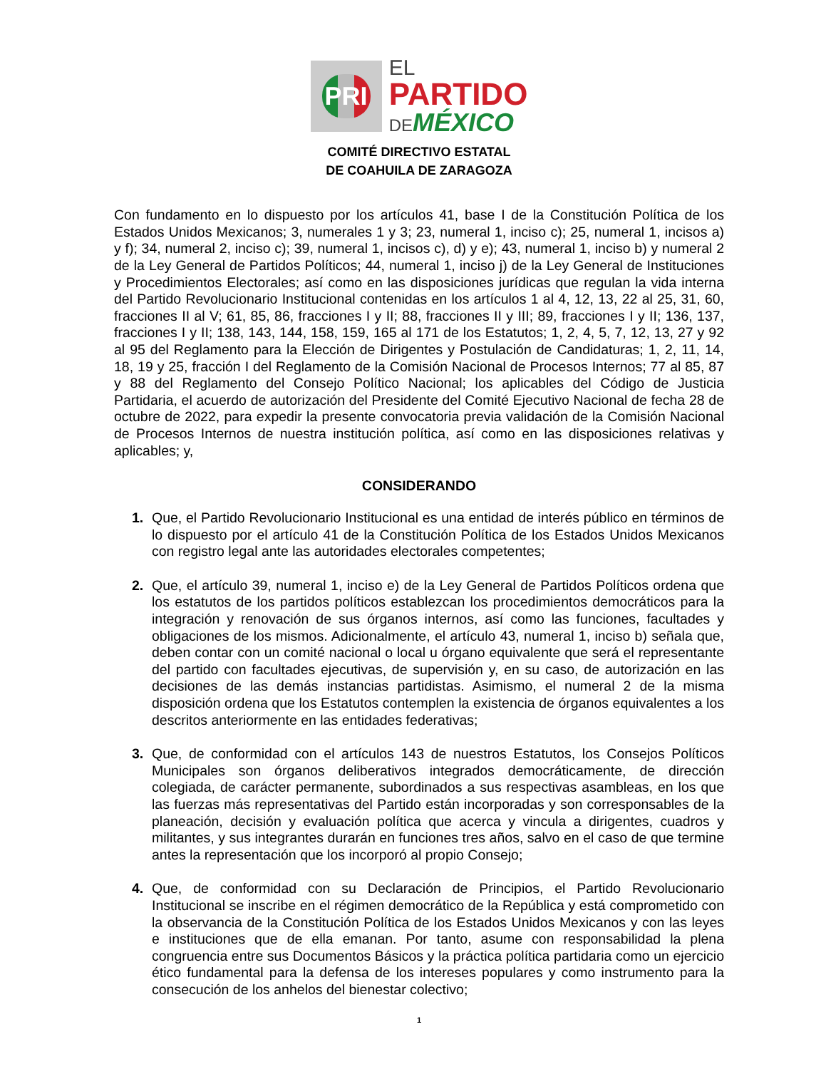PRI
EL
PARTIDO
DE MÉXICO
COMITÉ DIRECTIVO ESTATAL
DE COAHUILA DE ZARAGOZA
Con fundamento en lo dispuesto por los artículos 41, base I de la Constitución Política de los Estados Unidos Mexicanos; 3, numerales 1 y 3; 23, numeral 1, inciso c); 25, numeral 1, incisos a) y f); 34, numeral 2, inciso c); 39, numeral 1, incisos c), d) y e); 43, numeral 1, inciso b) y numeral 2 de la Ley General de Partidos Políticos; 44, numeral 1, inciso j) de la Ley General de Instituciones y Procedimientos Electorales; así como en las disposiciones jurídicas que regulan la vida interna del Partido Revolucionario Institucional contenidas en los artículos 1 al 4, 12, 13, 22 al 25, 31, 60, fracciones II al V; 61, 85, 86, fracciones I y II; 88, fracciones II y III; 89, fracciones I y II; 136, 137, fracciones I y II; 138, 143, 144, 158, 159, 165 al 171 de los Estatutos; 1, 2, 4, 5, 7, 12, 13, 27 y 92 al 95 del Reglamento para la Elección de Dirigentes y Postulación de Candidaturas; 1, 2, 11, 14, 18, 19 y 25, fracción I del Reglamento de la Comisión Nacional de Procesos Internos; 77 al 85, 87 y 88 del Reglamento del Consejo Político Nacional; los aplicables del Código de Justicia Partidaria, el acuerdo de autorización del Presidente del Comité Ejecutivo Nacional de fecha 28 de octubre de 2022, para expedir la presente convocatoria previa validación de la Comisión Nacional de Procesos Internos de nuestra institución política, así como en las disposiciones relativas y aplicables; y,
CONSIDERANDO
1. Que, el Partido Revolucionario Institucional es una entidad de interés público en términos de lo dispuesto por el artículo 41 de la Constitución Política de los Estados Unidos Mexicanos con registro legal ante las autoridades electorales competentes;
2. Que, el artículo 39, numeral 1, inciso e) de la Ley General de Partidos Políticos ordena que los estatutos de los partidos políticos establezcan los procedimientos democráticos para la integración y renovación de sus órganos internos, así como las funciones, facultades y obligaciones de los mismos. Adicionalmente, el artículo 43, numeral 1, inciso b) señala que, deben contar con un comité nacional o local u órgano equivalente que será el representante del partido con facultades ejecutivas, de supervisión y, en su caso, de autorización en las decisiones de las demás instancias partidistas. Asimismo, el numeral 2 de la misma disposición ordena que los Estatutos contemplen la existencia de órganos equivalentes a los descritos anteriormente en las entidades federativas;
3. Que, de conformidad con el artículos 143 de nuestros Estatutos, los Consejos Políticos Municipales son órganos deliberativos integrados democráticamente, de dirección colegiada, de carácter permanente, subordinados a sus respectivas asambleas, en los que las fuerzas más representativas del Partido están incorporadas y son corresponsables de la planeación, decisión y evaluación política que acerca y vincula a dirigentes, cuadros y militantes, y sus integrantes durarán en funciones tres años, salvo en el caso de que termine antes la representación que los incorporó al propio Consejo;
4. Que, de conformidad con su Declaración de Principios, el Partido Revolucionario Institucional se inscribe en el régimen democrático de la República y está comprometido con la observancia de la Constitución Política de los Estados Unidos Mexicanos y con las leyes e instituciones que de ella emanan. Por tanto, asume con responsabilidad la plena congruencia entre sus Documentos Básicos y la práctica política partidaria como un ejercicio ético fundamental para la defensa de los intereses populares y como instrumento para la consecución de los anhelos del bienestar colectivo;
1